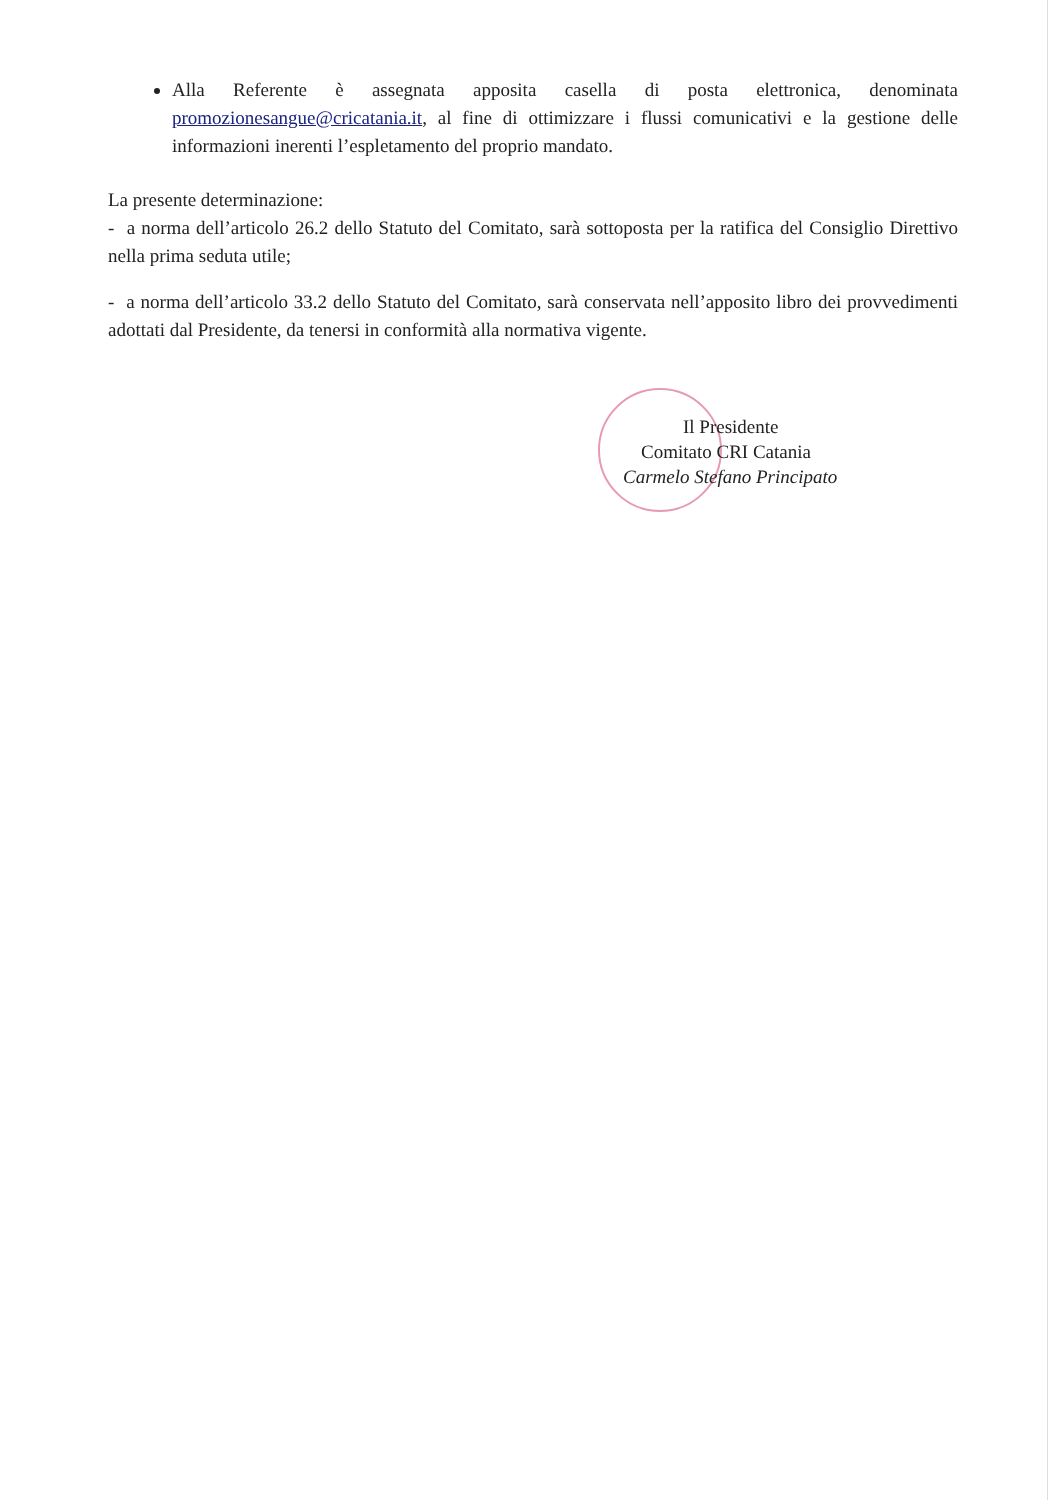Alla Referente è assegnata apposita casella di posta elettronica, denominata promozionesangue@cricatania.it, al fine di ottimizzare i flussi comunicativi e la gestione delle informazioni inerenti l’espletamento del proprio mandato.
La presente determinazione:
- a norma dell’articolo 26.2 dello Statuto del Comitato, sarà sottoposta per la ratifica del Consiglio Direttivo nella prima seduta utile;
- a norma dell’articolo 33.2 dello Statuto del Comitato, sarà conservata nell’apposito libro dei provvedimenti adottati dal Presidente, da tenersi in conformità alla normativa vigente.
Il Presidente
Comitato CRI Catania
Carmelo Stefano Principato